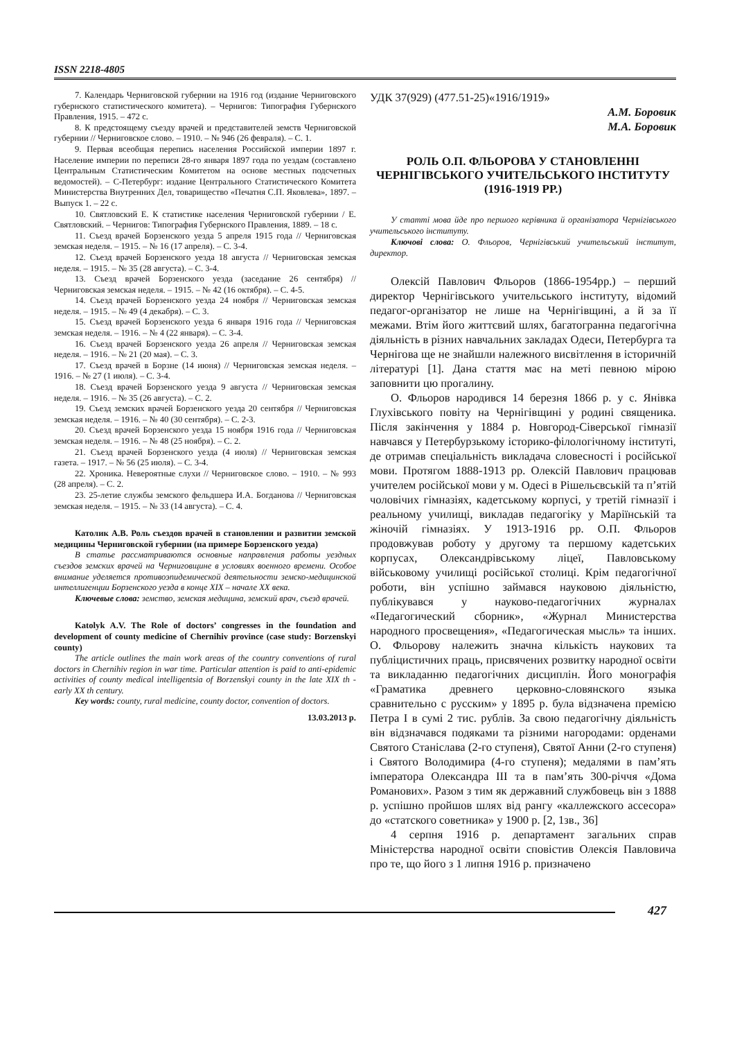ISSN 2218-4805
7. Календарь Черниговской губернии на 1916 год (издание Черниговского губернского статистического комитета). – Чернигов: Типография Губернского Правления, 1915. – 472 с.
8. К предстоящему съезду врачей и представителей земств Черниговской губернии // Черниговское слово. – 1910. – № 946 (26 февраля). – С. 1.
9. Первая всеобщая перепись населения Российской империи 1897 г. Население империи по переписи 28-го января 1897 года по уездам (составлено Центральным Статистическим Комитетом на основе местных подсчетных ведомостей). – С-Петербург: издание Центрального Статистического Комитета Министерства Внутренних Дел, товарищество «Печатня С.П. Яковлева», 1897. – Выпуск 1. – 22 с.
10. Святловский Е. К статистике населения Черниговской губернии / Е. Святловский. – Чернигов: Типография Губернского Правления, 1889. – 18 с.
11. Съезд врачей Борзенского уезда 5 апреля 1915 года // Черниговская земская неделя. – 1915. – № 16 (17 апреля). – С. 3-4.
12. Съезд врачей Борзенского уезда 18 августа // Черниговская земская неделя. – 1915. – № 35 (28 августа). – С. 3-4.
13. Съезд врачей Борзенского уезда (заседание 26 сентября) // Черниговская земская неделя. – 1915. – № 42 (16 октября). – С. 4-5.
14. Съезд врачей Борзенского уезда 24 ноября // Черниговская земская неделя. – 1915. – № 49 (4 декабря). – С. 3.
15. Съезд врачей Борзенского уезда 6 января 1916 года // Черниговская земская неделя. – 1916. – № 4 (22 января). – С. 3-4.
16. Съезд врачей Борзенского уезда 26 апреля // Черниговская земская неделя. – 1916. – № 21 (20 мая). – С. 3.
17. Съезд врачей в Борзне (14 июня) // Черниговская земская неделя. – 1916. – № 27 (1 июля). – С. 3-4.
18. Съезд врачей Борзенского уезда 9 августа // Черниговская земская неделя. – 1916. – № 35 (26 августа). – С. 2.
19. Съезд земских врачей Борзенского уезда 20 сентября // Черниговская земская неделя. – 1916. – № 40 (30 сентября). – С. 2-3.
20. Съезд врачей Борзенского уезда 15 ноября 1916 года // Черниговская земская неделя. – 1916. – № 48 (25 ноября). – С. 2.
21. Съезд врачей Борзенского уезда (4 июля) // Черниговская земская газета. – 1917. – № 56 (25 июля). – С. 3-4.
22. Хроника. Невероятные слухи // Черниговское слово. – 1910. – № 993 (28 апреля). – С. 2.
23. 25-летие службы земского фельдшера И.А. Богданова // Черниговская земская неделя. – 1915. – № 33 (14 августа). – С. 4.
Католик А.В. Роль съездов врачей в становлении и развитии земской медицины Черниговской губернии (на примере Борзенского уезда)
В статье рассматриваются основные направления работы уездных съездов земских врачей на Черниговщине в условиях военного времени. Особое внимание уделяется противоэпидемической деятельности земско-медицинской интеллигенции Борзенского уезда в конце XIX – начале XX века.
Ключевые слова: земство, земская медицина, земский врач, съезд врачей.
Katolyk A.V. The Role of doctors’ congresses in the foundation and development of county medicine of Chernihiv province (case study: Borzenskyi county)
The article outlines the main work areas of the country conventions of rural doctors in Chernihiv region in war time. Particular attention is paid to anti-epidemic activities of county medical intelligentsia of Borzenskyi county in the late XIX th - early XX th century.
Key words: county, rural medicine, county doctor, convention of doctors.
13.03.2013 р.
УДК 37(929) (477.51-25)«1916/1919»
А.М. Боровик
М.А. Боровик
РОЛЬ О.П. ФЛЬОРОВА У СТАНОВЛЕННІ ЧЕРНІГІВСЬКОГО УЧИТЕЛЬСЬКОГО ІНСТИТУТУ (1916-1919 РР.)
У статті мова йде про першого керівника й організатора Чернігівського учительського інституту.
Ключові слова: О. Фльоров, Чернігівський учительський інститут, директор.
Олексій Павлович Фльоров (1866-1954рр.) – перший директор Чернігівського учительського інституту, відомий педагог-організатор не лише на Чернігівщині, а й за її межами. Втім його життєвий шлях, багатогранна педагогічна діяльність в різних навчальних закладах Одеси, Петербурга та Чернігова ще не знайшли належного висвітлення в історичній літературі [1]. Дана стаття має на меті певною мірою заповнити цю прогалину.
О. Фльоров народився 14 березня 1866 р. у с. Янівка Глухівського повіту на Чернігівщині у родині священика. Після закінчення у 1884 р. Новгород-Сіверської гімназії навчався у Петербурзькому історико-філологічному інституті, де отримав спеціальність викладача словесності і російської мови. Протягом 1888-1913 рр. Олексій Павлович працював учителем російської мови у м. Одесі в Рішельєвській та п’ятій чоловічих гімназіях, кадетському корпусі, у третій гімназії і реальному училищі, викладав педагогіку у Маріїнській та жіночій гімназіях. У 1913-1916 рр. О.П. Фльоров продовжував роботу у другому та першому кадетських корпусах, Олександрівському ліцеї, Павловському військовому училищі російської столиці. Крім педагогічної роботи, він успішно займався науковою діяльністю, публікувався у науково-педагогічних журналах «Педагогический сборник», «Журнал Министерства народного просвещения», «Педагогическая мысль» та інших. О. Фльорову належить значна кількість наукових та публіцистичних праць, присвячених розвитку народної освіти та викладанню педагогічних дисциплін. Його монографія «Граматика древнего церковно-словянского языка сравнительно с русским» у 1895 р. була відзначена премією Петра I в сумі 2 тис. рублів. За свою педагогічну діяльність він відзначався подяками та різними нагородами: орденами Святого Станіслава (2-го ступеня), Святої Анни (2-го ступеня) і Святого Володимира (4-го ступеня); медалями в пам’ять імператора Олександра III та в пам’ять 300-річчя «Дома Романових». Разом з тим як державний службовець він з 1888 р. успішно пройшов шлях від рангу «каллежского ассесора» до «статского советника» у 1900 р. [2, 1зв., 36]
4 серпня 1916 р. департамент загальних справ Міністерства народної освіти сповістив Олексія Павловича про те, що його з 1 липня 1916 р. призначено
427